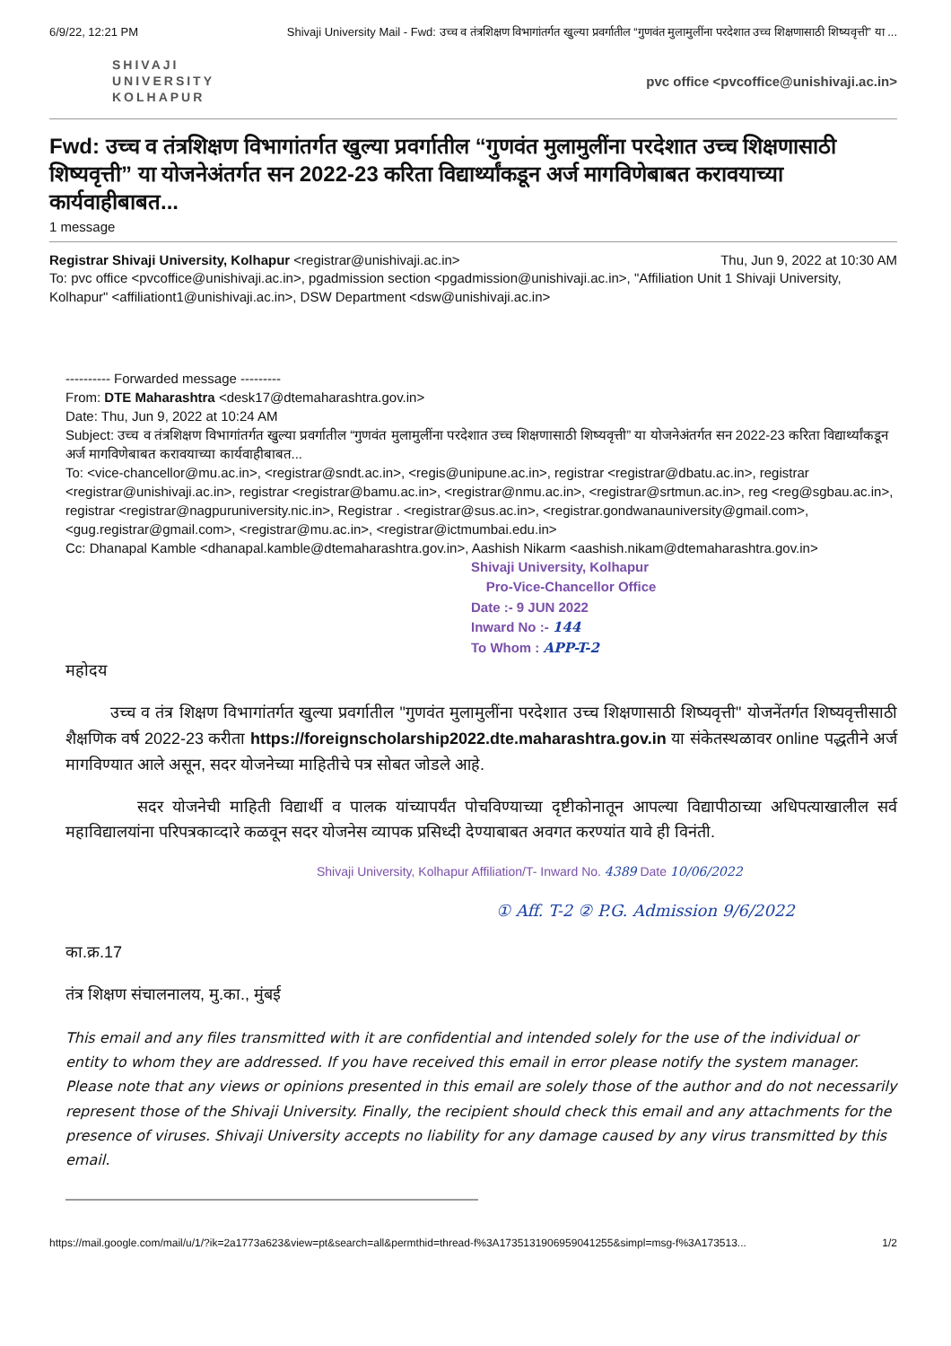6/9/22, 12:21 PM Shivaji University Mail - Fwd: उच्च व तंत्रशिक्षण विभागांतर्गत खुल्या प्रवर्गातील “गुणवंत मुलामुलींना परदेशात उच्च शिक्षणासाठी शिष्यवृत्ती” या ...
SHIVAJI
UNIVERSITY
KOLHAPUR
pvc office <pvcoffice@unishivaji.ac.in>
Fwd: उच्च व तंत्रशिक्षण विभागांतर्गत खुल्या प्रवर्गातील “गुणवंत मुलामुलींना परदेशात उच्च शिक्षणासाठी शिष्यवृत्ती” या योजनेअंतर्गत सन 2022-23 करिता विद्यार्थ्यांकडून अर्ज मागविणेबाबत करावयाच्या कार्यवाहीबाबत...
1 message
Registrar Shivaji University, Kolhapur <registrar@unishivaji.ac.in> Thu, Jun 9, 2022 at 10:30 AM
To: pvc office <pvcoffice@unishivaji.ac.in>, pgadmission section <pgadmission@unishivaji.ac.in>, "Affiliation Unit 1 Shivaji University, Kolhapur" <affiliationt1@unishivaji.ac.in>, DSW Department <dsw@unishivaji.ac.in>
---------- Forwarded message ---------
From: DTE Maharashtra <desk17@dtemaharashtra.gov.in>
Date: Thu, Jun 9, 2022 at 10:24 AM
Subject: उच्च व तंत्रशिक्षण विभागांतर्गत खुल्या प्रवर्गातील “गुणवंत मुलामुलींना परदेशात उच्च शिक्षणासाठी शिष्यवृत्ती” या योजनेअंतर्गत सन 2022-23 करिता विद्यार्थ्यांकडून अर्ज मागविणेबाबत करावयाच्या कार्यवाहीबाबत...
To: <vice-chancellor@mu.ac.in>, <registrar@sndt.ac.in>, <regis@unipune.ac.in>, registrar <registrar@dbatu.ac.in>, registrar <registrar@unishivaji.ac.in>, registrar <registrar@bamu.ac.in>, <registrar@nmu.ac.in>, <registrar@srtmun.ac.in>, reg <reg@sgbau.ac.in>, registrar <registrar@nagpuruniversity.nic.in>, Registrar . <registrar@sus.ac.in>, <registrar.gondwanauniversity@gmail.com>, <gug.registrar@gmail.com>, <registrar@mu.ac.in>, <registrar@ictmumbai.edu.in>
Cc: Dhanapal Kamble <dhanapal.kamble@dtemaharashtra.gov.in>, Aashish Nikarm <aashish.nikam@dtemaharashtra.gov.in>
Shivaji University, Kolhapur
Pro-Vice-Chancellor Office
Date :- 9 JUN 2022
Inward No :- 144
To Whom : APP-T-2
महोदय
उच्च व तंत्र शिक्षण विभागांतर्गत खुल्या प्रवर्गातील "गुणवंत मुलामुलींना परदेशात उच्च शिक्षणासाठी शिष्यवृत्ती" योजनेंतर्गत शिष्यवृत्तीसाठी शैक्षणिक वर्ष 2022-23 करीता https://foreignscholarship2022.dte.maharashtra.gov.in या संकेतस्थळावर online पद्धतीने अर्ज मागविण्यात आले असून, सदर योजनेच्या माहितीचे पत्र सोबत जोडले आहे.
सदर योजनेची माहिती विद्यार्थी व पालक यांच्यापर्यंत पोचविण्याच्या दृष्टीकोनातून आपल्या विद्यापीठाच्या अधिपत्याखालील सर्व महाविद्यालयांना परिपत्रकाव्दारे कळवून सदर योजनेस व्यापक प्रसिध्दी देण्याबाबत अवगत करण्यांत यावे ही विनंती.
Shivaji University, Kolhapur Affiliation/T- Inward No. 4389 Date 10/06/2022
① Aff. T-2 ② P.G. Admission 9/6/2022
का.क्र.17
तंत्र शिक्षण संचालनालय, मु.का., मुंबई
This email and any files transmitted with it are confidential and intended solely for the use of the individual or entity to whom they are addressed. If you have received this email in error please notify the system manager. Please note that any views or opinions presented in this email are solely those of the author and do not necessarily represent those of the Shivaji University. Finally, the recipient should check this email and any attachments for the presence of viruses. Shivaji University accepts no liability for any damage caused by any virus transmitted by this email.
https://mail.google.com/mail/u/1/?ik=2a1773a623&view=pt&search=all&permthid=thread-f%3A1735131906959041255&simpl=msg-f%3A173513... 1/2